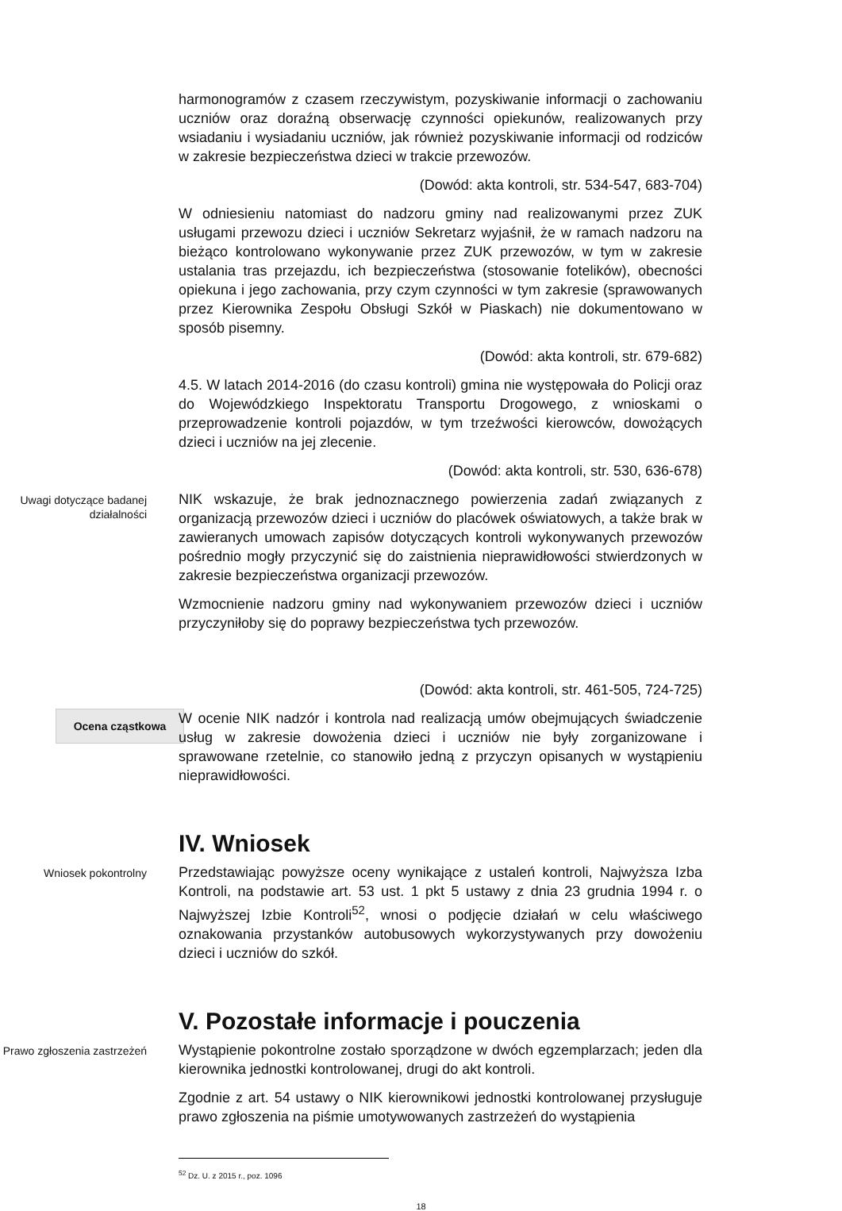harmonogramów z czasem rzeczywistym, pozyskiwanie informacji o zachowaniu uczniów oraz doraźną obserwację czynności opiekunów, realizowanych przy wsiadaniu i wysiadaniu uczniów, jak również pozyskiwanie informacji od rodziców w zakresie bezpieczeństwa dzieci w trakcie przewozów.
(Dowód: akta kontroli, str. 534-547, 683-704)
W odniesieniu natomiast do nadzoru gminy nad realizowanymi przez ZUK usługami przewozu dzieci i uczniów Sekretarz wyjaśnił, że w ramach nadzoru na bieżąco kontrolowano wykonywanie przez ZUK przewozów, w tym w zakresie ustalania tras przejazdu, ich bezpieczeństwa (stosowanie fotelików), obecności opiekuna i jego zachowania, przy czym czynności w tym zakresie (sprawowanych przez Kierownika Zespołu Obsługi Szkół w Piaskach) nie dokumentowano w sposób pisemny.
(Dowód: akta kontroli, str. 679-682)
4.5. W latach 2014-2016 (do czasu kontroli) gmina nie występowała do Policji oraz do Wojewódzkiego Inspektoratu Transportu Drogowego, z wnioskami o przeprowadzenie kontroli pojazdów, w tym trzeźwości kierowców, dowożących dzieci i uczniów na jej zlecenie.
(Dowód: akta kontroli, str. 530, 636-678)
Uwagi dotyczące badanej działalności
NIK wskazuje, że brak jednoznacznego powierzenia zadań związanych z organizacją przewozów dzieci i uczniów do placówek oświatowych, a także brak w zawieranych umowach zapisów dotyczących kontroli wykonywanych przewozów pośrednio mogły przyczynić się do zaistnienia nieprawidłowości stwierdzonych w zakresie bezpieczeństwa organizacji przewozów.
Wzmocnienie nadzoru gminy nad wykonywaniem przewozów dzieci i uczniów przyczyniłoby się do poprawy bezpieczeństwa tych przewozów.
(Dowód: akta kontroli, str. 461-505, 724-725)
Ocena cząstkowa
W ocenie NIK nadzór i kontrola nad realizacją umów obejmujących świadczenie usług w zakresie dowożenia dzieci i uczniów nie były zorganizowane i sprawowane rzetelnie, co stanowiło jedną z przyczyn opisanych w wystąpieniu nieprawidłowości.
IV. Wniosek
Wniosek pokontrolny
Przedstawiając powyższe oceny wynikające z ustaleń kontroli, Najwyższa Izba Kontroli, na podstawie art. 53 ust. 1 pkt 5 ustawy z dnia 23 grudnia 1994 r. o Najwyższej Izbie Kontroli<sup>52</sup>, wnosi o podjęcie działań w celu właściwego oznakowania przystanków autobusowych wykorzystywanych przy dowożeniu dzieci i uczniów do szkół.
V. Pozostałe informacje i pouczenia
Prawo zgłoszenia zastrzeżeń
Wystąpienie pokontrolne zostało sporządzone w dwóch egzemplarzach; jeden dla kierownika jednostki kontrolowanej, drugi do akt kontroli.
Zgodnie z art. 54 ustawy o NIK kierownikowi jednostki kontrolowanej przysługuje prawo zgłoszenia na piśmie umotywowanych zastrzeżeń do wystąpienia
<sup>52</sup> Dz. U. z 2015 r., poz. 1096
18